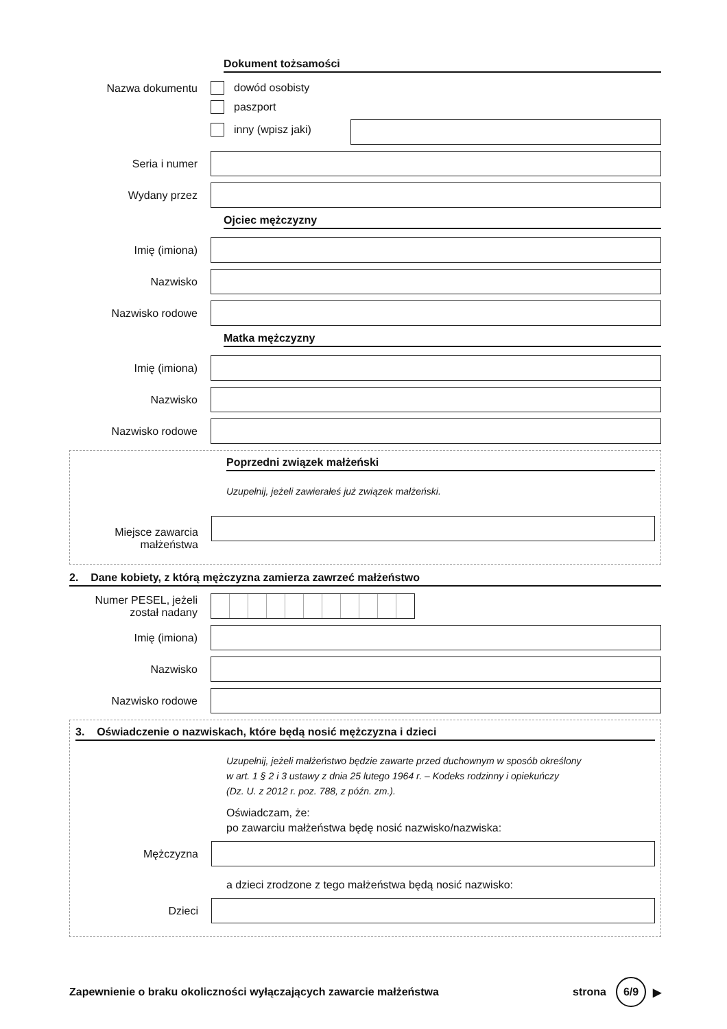Dokument tożsamości
Nazwa dokumentu dowód osobisty
paszport
inny (wpisz jaki)
Seria i numer
Wydany przez
Ojciec mężczyzny
Imię (imiona)
Nazwisko
Nazwisko rodowe
Matka mężczyzny
Imię (imiona)
Nazwisko
Nazwisko rodowe
Poprzedni związek małżeński
Uzupełnij, jeżeli zawierałeś już związek małżeński.
Miejsce zawarcia małżeństwa
2. Dane kobiety, z którą mężczyzna zamierza zawrzeć małżeństwo
Numer PESEL, jeżeli został nadany
Imię (imiona)
Nazwisko
Nazwisko rodowe
3. Oświadczenie o nazwiskach, które będą nosić mężczyzna i dzieci
Uzupełnij, jeżeli małżeństwo będzie zawarte przed duchownym w sposób określony
w art. 1 § 2 i 3 ustawy z dnia 25 lutego 1964 r. – Kodeks rodzinny i opiekuńczy
(Dz. U. z 2012 r. poz. 788, z późn. zm.).
Oświadczam, że:
po zawarciu małżeństwa będę nosić nazwisko/nazwiska:
Mężczyzna
a dzieci zrodzone z tego małżeństwa będą nosić nazwisko:
Dzieci
Zapewnienie o braku okoliczności wyłączających zawarcie małżeństwa
strona
6/9
▶